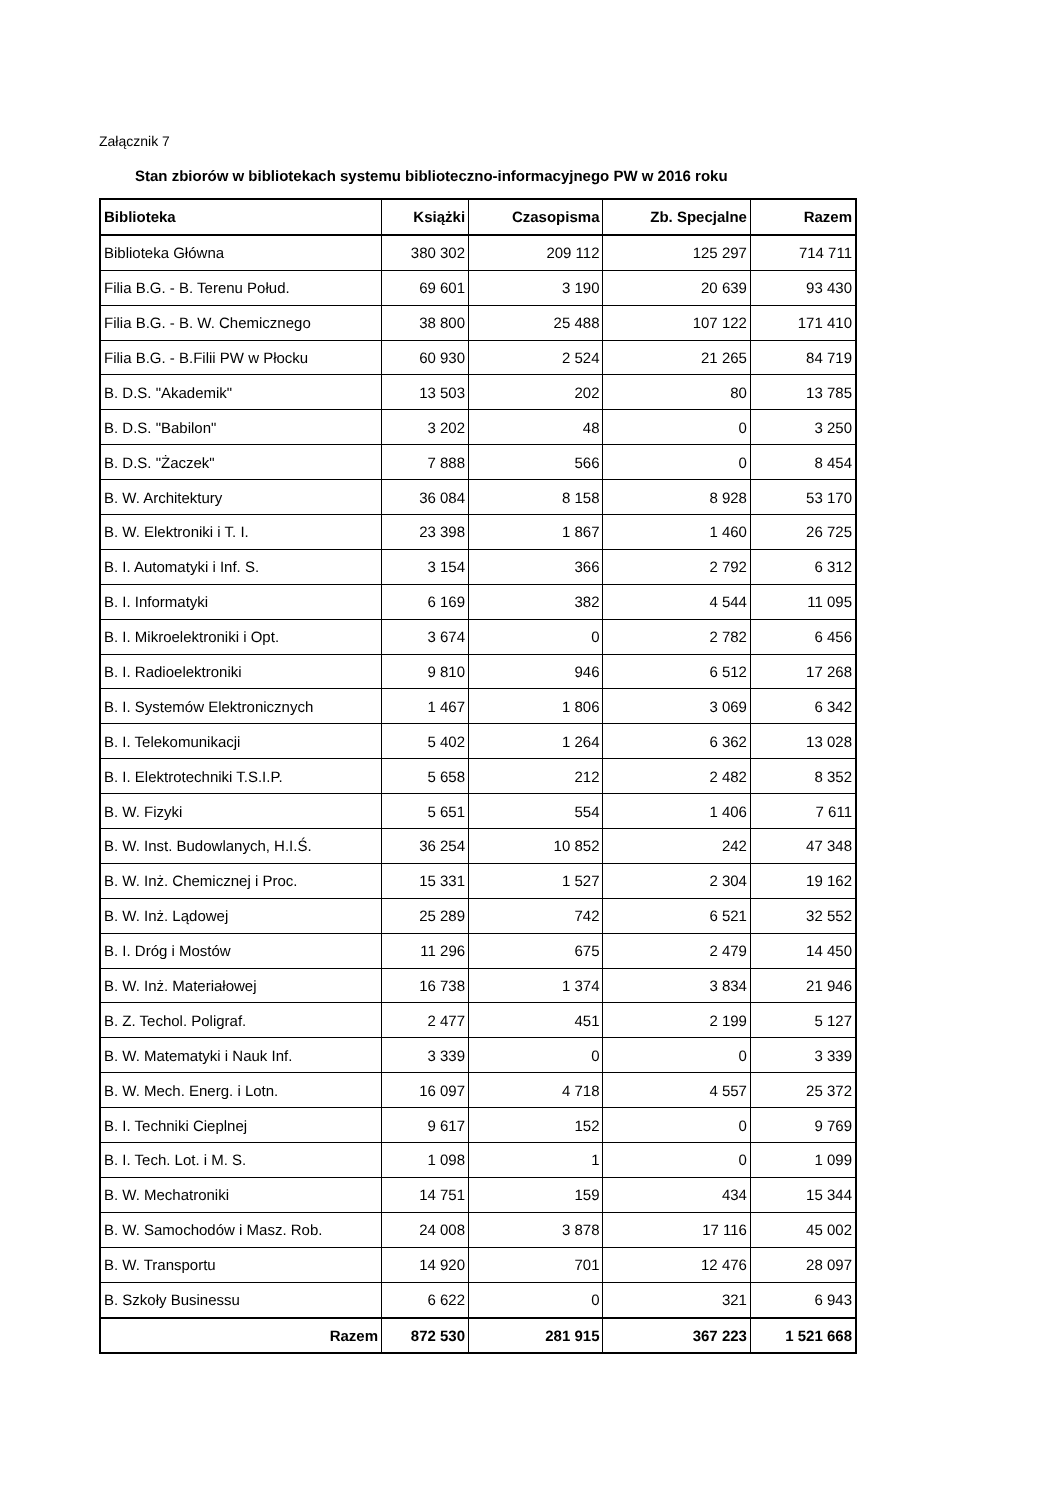Załącznik 7
Stan zbiorów w bibliotekach systemu biblioteczno-informacyjnego PW w 2016 roku
| Biblioteka | Książki | Czasopisma | Zb. Specjalne | Razem |
| --- | --- | --- | --- | --- |
| Biblioteka Główna | 380 302 | 209 112 | 125 297 | 714 711 |
| Filia B.G. - B. Terenu Połud. | 69 601 | 3 190 | 20 639 | 93 430 |
| Filia B.G. - B. W. Chemicznego | 38 800 | 25 488 | 107 122 | 171 410 |
| Filia B.G. - B.Filii PW w Płocku | 60 930 | 2 524 | 21 265 | 84 719 |
| B. D.S. "Akademik" | 13 503 | 202 | 80 | 13 785 |
| B. D.S. "Babilon" | 3 202 | 48 | 0 | 3 250 |
| B. D.S. "Żaczek" | 7 888 | 566 | 0 | 8 454 |
| B. W. Architektury | 36 084 | 8 158 | 8 928 | 53 170 |
| B. W. Elektroniki i T. I. | 23 398 | 1 867 | 1 460 | 26 725 |
| B. I. Automatyki i Inf. S. | 3 154 | 366 | 2 792 | 6 312 |
| B. I. Informatyki | 6 169 | 382 | 4 544 | 11 095 |
| B. I. Mikroelektroniki i Opt. | 3 674 | 0 | 2 782 | 6 456 |
| B. I. Radioelektroniki | 9 810 | 946 | 6 512 | 17 268 |
| B. I. Systemów Elektronicznych | 1 467 | 1 806 | 3 069 | 6 342 |
| B. I. Telekomunikacji | 5 402 | 1 264 | 6 362 | 13 028 |
| B. I. Elektrotechniki T.S.I.P. | 5 658 | 212 | 2 482 | 8 352 |
| B. W. Fizyki | 5 651 | 554 | 1 406 | 7 611 |
| B. W. Inst. Budowlanych, H.I.Ś. | 36 254 | 10 852 | 242 | 47 348 |
| B. W. Inż. Chemicznej i Proc. | 15 331 | 1 527 | 2 304 | 19 162 |
| B. W. Inż. Lądowej | 25 289 | 742 | 6 521 | 32 552 |
| B. I. Dróg i Mostów | 11 296 | 675 | 2 479 | 14 450 |
| B. W. Inż. Materiałowej | 16 738 | 1 374 | 3 834 | 21 946 |
| B. Z. Techol. Poligraf. | 2 477 | 451 | 2 199 | 5 127 |
| B. W. Matematyki i Nauk Inf. | 3 339 | 0 | 0 | 3 339 |
| B. W. Mech. Energ. i Lotn. | 16 097 | 4 718 | 4 557 | 25 372 |
| B. I. Techniki Cieplnej | 9 617 | 152 | 0 | 9 769 |
| B. I. Tech. Lot. i M. S. | 1 098 | 1 | 0 | 1 099 |
| B. W. Mechatroniki | 14 751 | 159 | 434 | 15 344 |
| B. W. Samochodów i Masz. Rob. | 24 008 | 3 878 | 17 116 | 45 002 |
| B. W. Transportu | 14 920 | 701 | 12 476 | 28 097 |
| B. Szkoły Businessu | 6 622 | 0 | 321 | 6 943 |
| Razem | 872 530 | 281 915 | 367 223 | 1 521 668 |